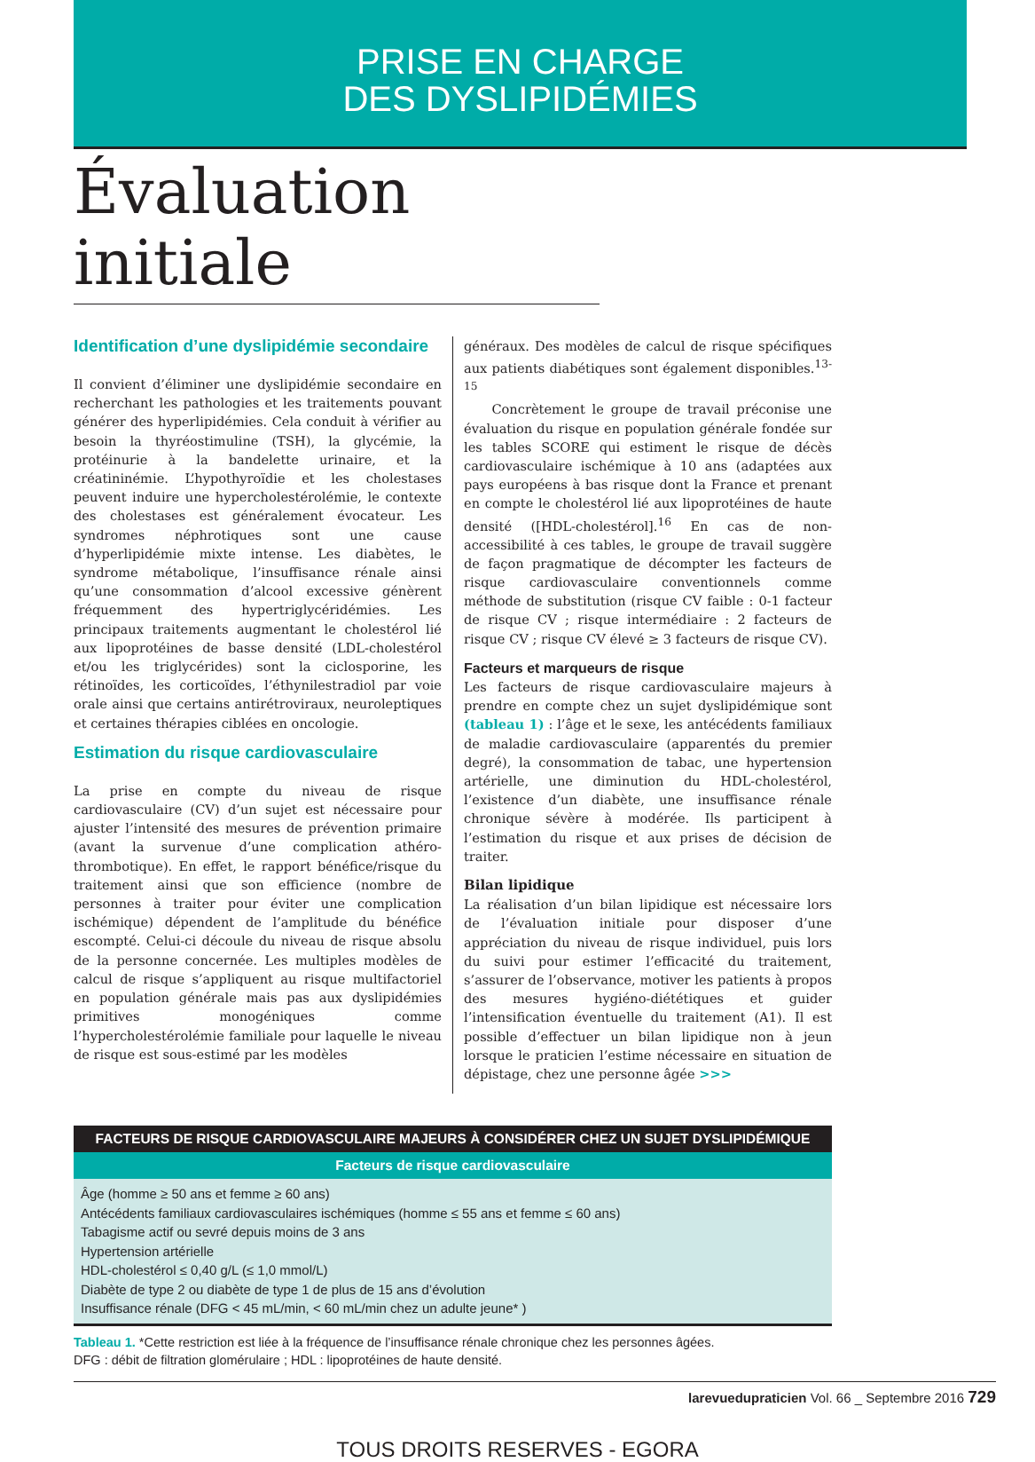PRISE EN CHARGE
DES DYSLIPIDÉMIES
Évaluation initiale
Identification d’une dyslipidémie secondaire
Il convient d’éliminer une dyslipidémie secondaire en recherchant les pathologies et les traitements pouvant générer des hyperlipidémies. Cela conduit à vérifier au besoin la thyréostimuline (TSH), la glycémie, la protéinurie à la bandelette urinaire, et la créatininémie. L’hypothyroïdie et les cholestases peuvent induire une hypercholestérolémie, le contexte des cholestases est généralement évocateur. Les syndromes néphrotiques sont une cause d’hyperlipidémie mixte intense. Les diabètes, le syndrome métabolique, l’insuffisance rénale ainsi qu’une consommation d’alcool excessive génèrent fréquemment des hypertriglycéridémies. Les principaux traitements augmentant le cholestérol lié aux lipoprotéines de basse densité (LDL-cholestérol et/ou les triglycérides) sont la ciclosporine, les rétinoïdes, les corticoïdes, l’éthynilestradiol par voie orale ainsi que certains antirétroviraux, neuroleptiques et certaines thérapies ciblées en oncologie.
Estimation du risque cardiovasculaire
La prise en compte du niveau de risque cardiovasculaire (CV) d’un sujet est nécessaire pour ajuster l’intensité des mesures de prévention primaire (avant la survenue d’une complication athéro-thrombotique). En effet, le rapport bénéfice/risque du traitement ainsi que son efficience (nombre de personnes à traiter pour éviter une complication ischémique) dépendent de l’amplitude du bénéfice escompté. Celui-ci découle du niveau de risque absolu de la personne concernée. Les multiples modèles de calcul de risque s’appliquent au risque multifactoriel en population générale mais pas aux dyslipidémies primitives monogéniques comme l’hypercholestérolémie familiale pour laquelle le niveau de risque est sous-estimé par les modèles
généraux. Des modèles de calcul de risque spécifiques aux patients diabétiques sont également disponibles.<sup>13-15</sup>
Concrètement le groupe de travail préconise une évaluation du risque en population générale fondée sur les tables SCORE qui estiment le risque de décès cardiovasculaire ischémique à 10 ans (adaptées aux pays européens à bas risque dont la France et prenant en compte le cholestérol lié aux lipoprotéines de haute densité ([HDL-cholestérol].<sup>16</sup> En cas de non-accessibilité à ces tables, le groupe de travail suggère de façon pragmatique de décompter les facteurs de risque cardiovasculaire conventionnels comme méthode de substitution (risque CV faible : 0-1 facteur de risque CV ; risque intermédiaire : 2 facteurs de risque CV ; risque CV élevé ≥ 3 facteurs de risque CV).
Facteurs et marqueurs de risque
Les facteurs de risque cardiovasculaire majeurs à prendre en compte chez un sujet dyslipidémique sont (tableau 1) : l’âge et le sexe, les antécédents familiaux de maladie cardiovasculaire (apparentés du premier degré), la consommation de tabac, une hypertension artérielle, une diminution du HDL-cholestérol, l’existence d’un diabète, une insuffisance rénale chronique sévère à modérée. Ils participent à l’estimation du risque et aux prises de décision de traiter.
Bilan lipidique
La réalisation d’un bilan lipidique est nécessaire lors de l’évaluation initiale pour disposer d’une appréciation du niveau de risque individuel, puis lors du suivi pour estimer l’efficacité du traitement, s’assurer de l’observance, motiver les patients à propos des mesures hygiéno-diététiques et guider l’intensification éventuelle du traitement (A1). Il est possible d’effectuer un bilan lipidique non à jeun lorsque le praticien l’estime nécessaire en situation de dépistage, chez une personne âgée >>>
| FACTEURS DE RISQUE CARDIOVASCULAIRE MAJEURS À CONSIDÉRER CHEZ UN SUJET DYSLIPIDÉMIQUE |
| --- |
| Facteurs de risque cardiovasculaire |
| Âge (homme ≥ 50 ans et femme ≥ 60 ans) Antécédents familiaux cardiovasculaires ischémiques (homme ≤ 55 ans et femme ≤ 60 ans) Tabagisme actif ou sevré depuis moins de 3 ans Hypertension artérielle HDL-cholestérol ≤ 0,40 g/L (≤ 1,0 mmol/L) Diabète de type 2 ou diabète de type 1 de plus de 15 ans d’évolution Insuffisance rénale (DFG < 45 mL/min, < 60 mL/min chez un adulte jeune* ) |
Tableau 1. *Cette restriction est liée à la fréquence de l’insuffisance rénale chronique chez les personnes âgées.
DFG : débit de filtration glomérulaire ; HDL : lipoprotéines de haute densité.
larevuedupraticien Vol. 66 _ Septembre 2016 729
TOUS DROITS RESERVES - EGORA